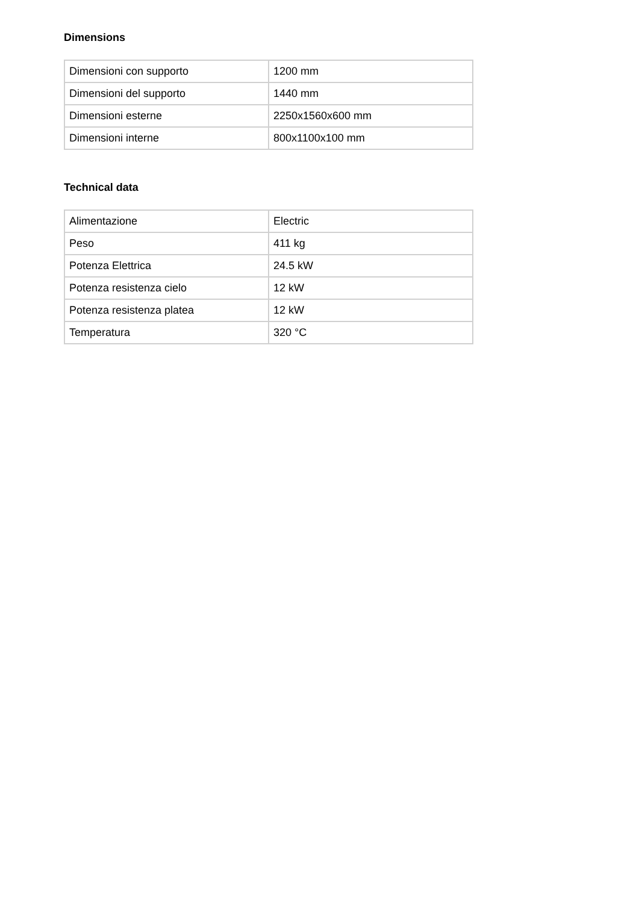Dimensions
| Dimensioni con supporto | 1200 mm |
| Dimensioni del supporto | 1440 mm |
| Dimensioni esterne | 2250x1560x600 mm |
| Dimensioni interne | 800x1100x100 mm |
Technical data
| Alimentazione | Electric |
| Peso | 411 kg |
| Potenza Elettrica | 24.5 kW |
| Potenza resistenza cielo | 12 kW |
| Potenza resistenza platea | 12 kW |
| Temperatura | 320 °C |